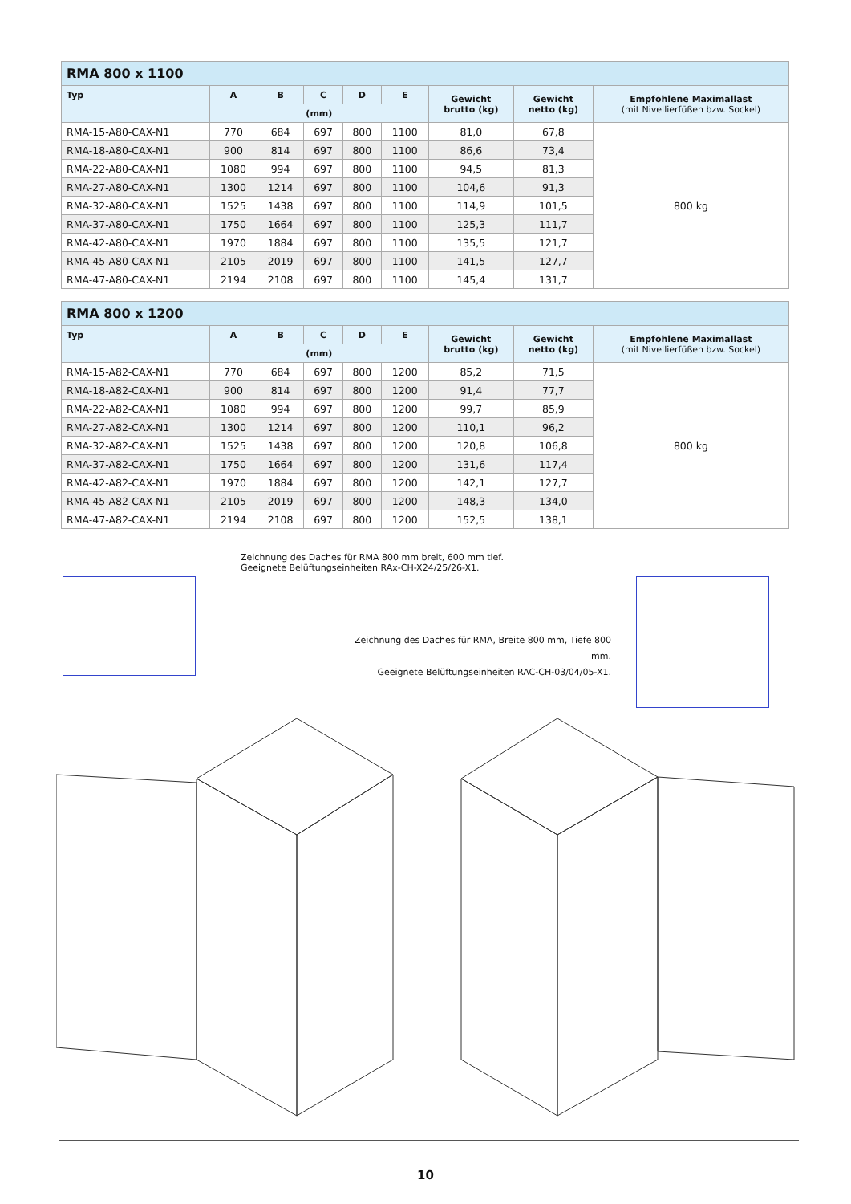| RMA 800 x 1100 | | | | | | | | |
| --- | --- | --- | --- | --- | --- | --- | --- | --- |
| Typ | A | B | C | D | E | Gewicht brutto (kg) | Gewicht netto (kg) | Empfohlene Maximallast (mit Nivellierfüßen bzw. Sockel) |
| | (mm) | | | | | | | |
| RMA-15-A80-CAX-N1 | 770 | 684 | 697 | 800 | 1100 | 81,0 | 67,8 | 800 kg |
| RMA-18-A80-CAX-N1 | 900 | 814 | 697 | 800 | 1100 | 86,6 | 73,4 | |
| RMA-22-A80-CAX-N1 | 1080 | 994 | 697 | 800 | 1100 | 94,5 | 81,3 | |
| RMA-27-A80-CAX-N1 | 1300 | 1214 | 697 | 800 | 1100 | 104,6 | 91,3 | |
| RMA-32-A80-CAX-N1 | 1525 | 1438 | 697 | 800 | 1100 | 114,9 | 101,5 | |
| RMA-37-A80-CAX-N1 | 1750 | 1664 | 697 | 800 | 1100 | 125,3 | 111,7 | |
| RMA-42-A80-CAX-N1 | 1970 | 1884 | 697 | 800 | 1100 | 135,5 | 121,7 | |
| RMA-45-A80-CAX-N1 | 2105 | 2019 | 697 | 800 | 1100 | 141,5 | 127,7 | |
| RMA-47-A80-CAX-N1 | 2194 | 2108 | 697 | 800 | 1100 | 145,4 | 131,7 | |
| RMA 800 x 1200 | | | | | | | | |
| --- | --- | --- | --- | --- | --- | --- | --- | --- |
| Typ | A | B | C | D | E | Gewicht brutto (kg) | Gewicht netto (kg) | Empfohlene Maximallast (mit Nivellierfüßen bzw. Sockel) |
| | (mm) | | | | | | | |
| RMA-15-A82-CAX-N1 | 770 | 684 | 697 | 800 | 1200 | 85,2 | 71,5 | 800 kg |
| RMA-18-A82-CAX-N1 | 900 | 814 | 697 | 800 | 1200 | 91,4 | 77,7 | |
| RMA-22-A82-CAX-N1 | 1080 | 994 | 697 | 800 | 1200 | 99,7 | 85,9 | |
| RMA-27-A82-CAX-N1 | 1300 | 1214 | 697 | 800 | 1200 | 110,1 | 96,2 | |
| RMA-32-A82-CAX-N1 | 1525 | 1438 | 697 | 800 | 1200 | 120,8 | 106,8 | |
| RMA-37-A82-CAX-N1 | 1750 | 1664 | 697 | 800 | 1200 | 131,6 | 117,4 | |
| RMA-42-A82-CAX-N1 | 1970 | 1884 | 697 | 800 | 1200 | 142,1 | 127,7 | |
| RMA-45-A82-CAX-N1 | 2105 | 2019 | 697 | 800 | 1200 | 148,3 | 134,0 | |
| RMA-47-A82-CAX-N1 | 2194 | 2108 | 697 | 800 | 1200 | 152,5 | 138,1 | |
Zeichnung des Daches für RMA 800 mm breit, 600 mm tief.
Geeignete Belüftungseinheiten RAx-CH-X24/25/26-X1.
Zeichnung des Daches für RMA, Breite 800 mm, Tiefe 800 mm.
Geeignete Belüftungseinheiten RAC-CH-03/04/05-X1.
10